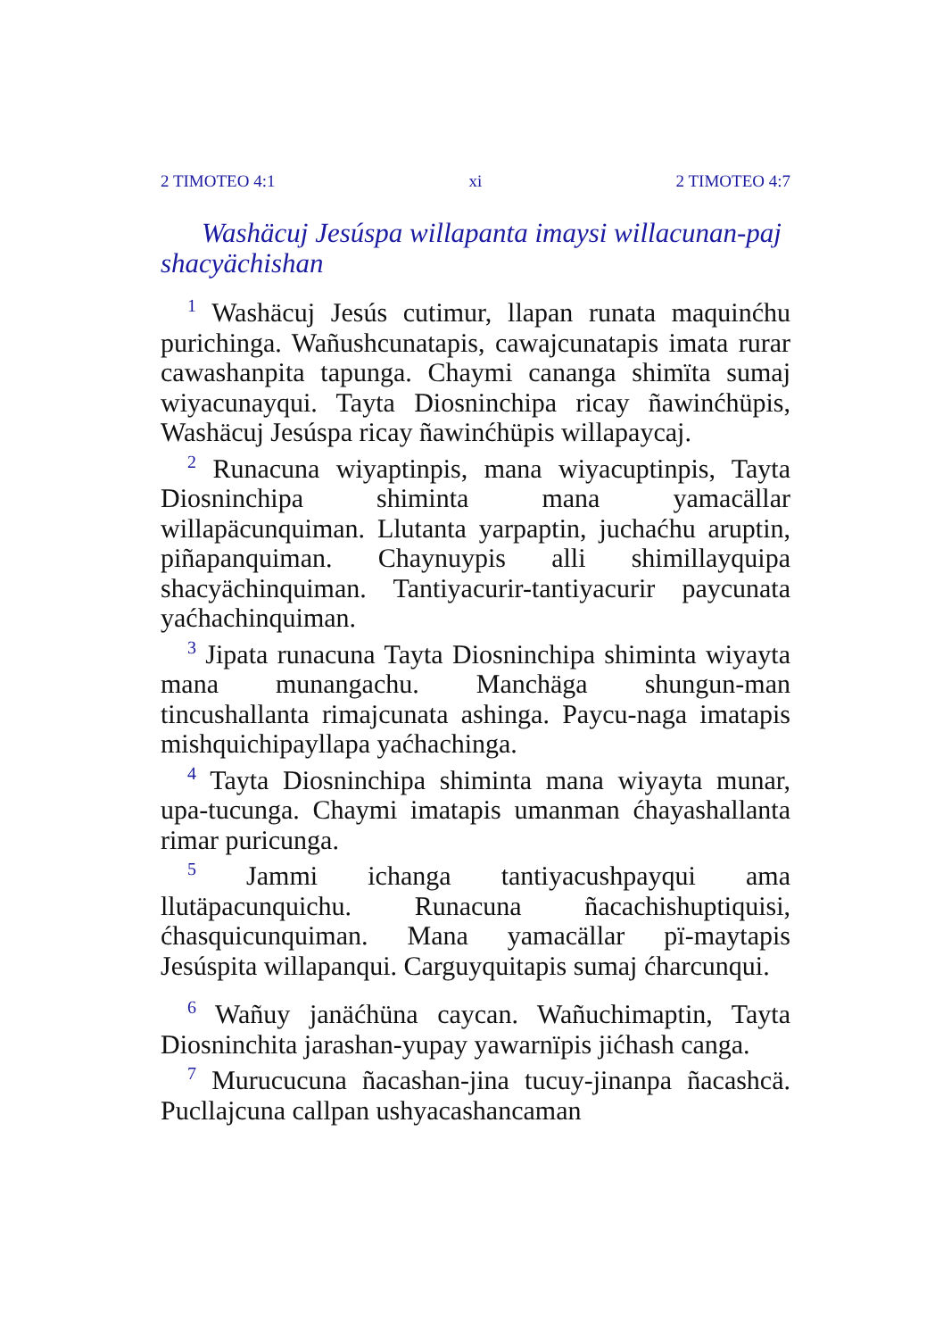2 TIMOTEO 4:1 xi 2 TIMOTEO 4:7
Washäcuj Jesúspa willapanta imaysi willacunan-paj shacyächishan
<sup>1</sup> Washäcuj Jesús cutimur, llapan runata maquinćhu purichinga. Wañushcunatapis, cawajcunatapis imata rurar cawashanpita tapunga. Chaymi cananga shimïta sumaj wiyacunayqui. Tayta Diosninchipa ricay ñawinćhüpis, Washäcuj Jesúspa ricay ñawinćhüpis willapaycaj.
<sup>2</sup> Runacuna wiyaptinpis, mana wiyacuptinpis, Tayta Diosninchipa shiminta mana yamacällar willapäcunquiman. Llutanta yarpaptin, juchaćhu aruptin, piñapanquiman. Chaynuypis alli shimillayquipa shacyächinquiman. Tantiyacurir-tantiyacurir paycunata yaćhachinquiman.
<sup>3</sup> Jipata runacuna Tayta Diosninchipa shiminta wiyayta mana munangachu. Manchäga shungun-man tincushallanta rimajcunata ashinga. Paycu-naga imatapis mishquichipayllapa yaćhachinga.
<sup>4</sup> Tayta Diosninchipa shiminta mana wiyayta munar, upa-tucunga. Chaymi imatapis umanman ćhayashallanta rimar puricunga.
<sup>5</sup> Jammi ichanga tantiyacushpayqui ama llutäpacunquichu. Runacuna ñacachishuptiquisi, ćhasquicunquiman. Mana yamacällar pï-maytapis Jesúspita willapanqui. Carguyquitapis sumaj ćharcunqui.
<sup>6</sup> Wañuy janäćhüna caycan. Wañuchimaptin, Tayta Diosninchita jarashan-yupay yawarnïpis jićhash canga.
<sup>7</sup> Murucucuna ñacashan-jina tucuy-jinanpa ñacashcä. Pucllajcuna callpan ushyacashancaman